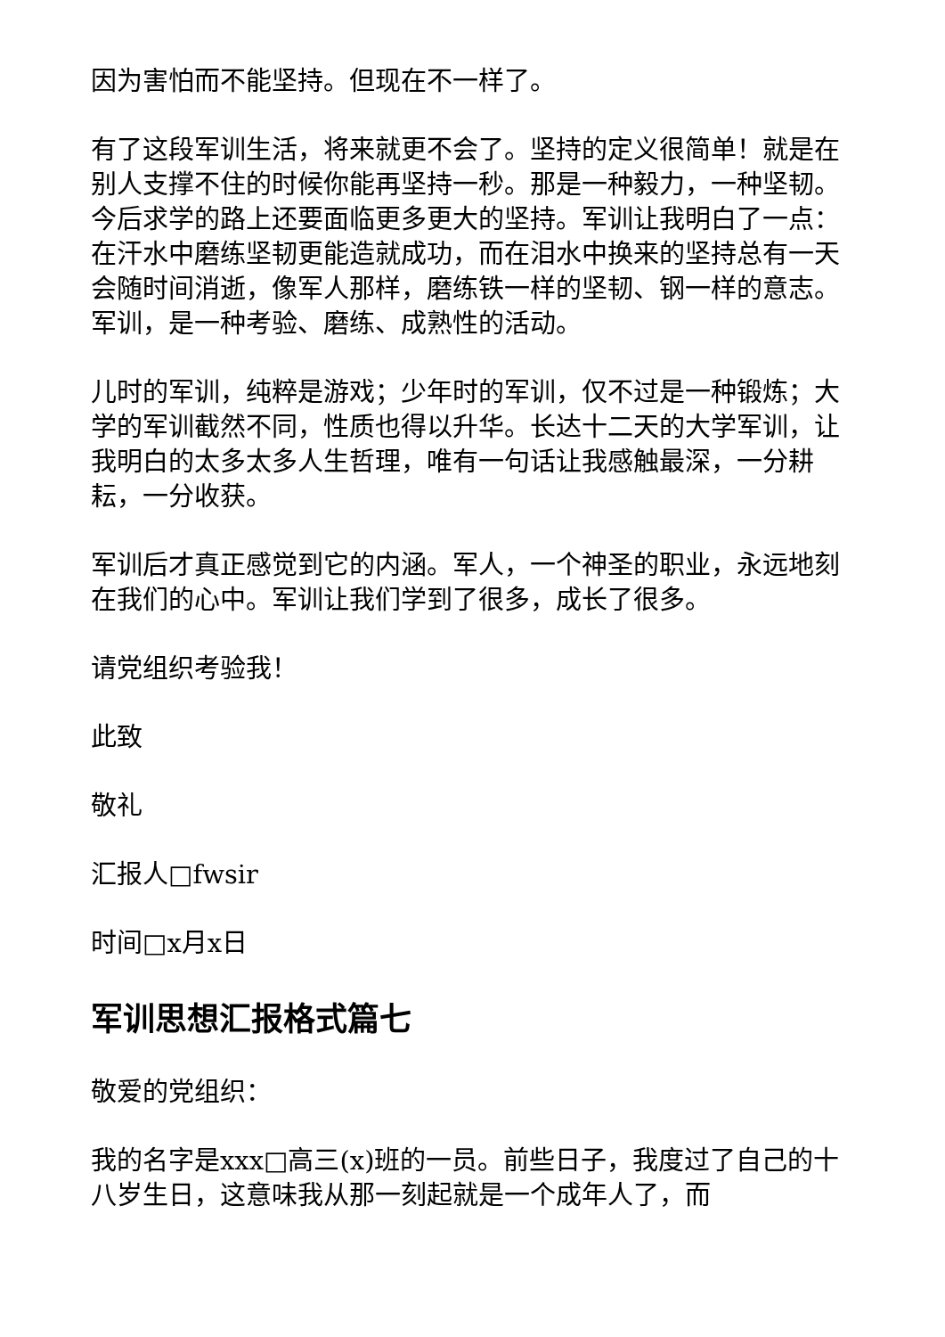因为害怕而不能坚持。但现在不一样了。
有了这段军训生活，将来就更不会了。坚持的定义很简单！就是在别人支撑不住的时候你能再坚持一秒。那是一种毅力，一种坚韧。今后求学的路上还要面临更多更大的坚持。军训让我明白了一点：在汗水中磨练坚韧更能造就成功，而在泪水中换来的坚持总有一天会随时间消逝，像军人那样，磨练铁一样的坚韧、钢一样的意志。军训，是一种考验、磨练、成熟性的活动。
儿时的军训，纯粹是游戏；少年时的军训，仅不过是一种锻炼；大学的军训截然不同，性质也得以升华。长达十二天的大学军训，让我明白的太多太多人生哲理，唯有一句话让我感触最深，一分耕耘，一分收获。
军训后才真正感觉到它的内涵。军人，一个神圣的职业，永远地刻在我们的心中。军训让我们学到了很多，成长了很多。
请党组织考验我！
此致
敬礼
汇报人□fwsir
时间□x月x日
军训思想汇报格式篇七
敬爱的党组织：
我的名字是xxx□高三(x)班的一员。前些日子，我度过了自己的十八岁生日，这意味我从那一刻起就是一个成年人了，而